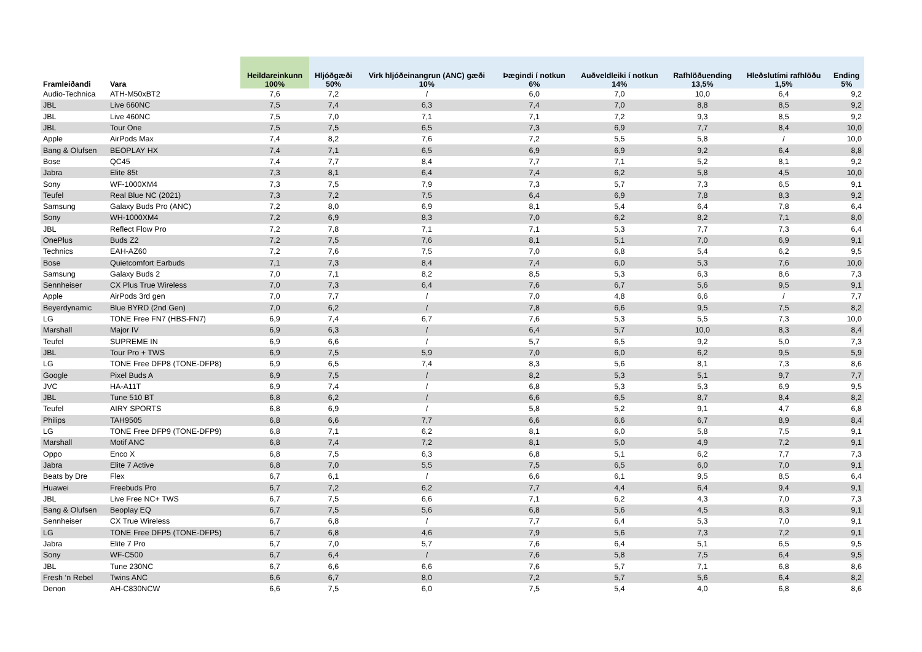| Framleiðandi | Vara | Heildareinkunn 100% | Hljóðgæði 50% | Virk hljóðeinangrun (ANC) gæði 10% | Þægindi í notkun 6% | Auðveldleiki í notkun 14% | Rafhlöðuending 13,5% | Hleðslutími rafhlöðu 1,5% | Ending 5% |
| --- | --- | --- | --- | --- | --- | --- | --- | --- | --- |
| Audio-Technica | ATH-M50xBT2 | 7,6 | 7,2 | / | 6,0 | 7,0 | 10,0 | 6,4 | 9,2 |
| JBL | Live 660NC | 7,5 | 7,4 | 6,3 | 7,4 | 7,0 | 8,8 | 8,5 | 9,2 |
| JBL | Live 460NC | 7,5 | 7,0 | 7,1 | 7,1 | 7,2 | 9,3 | 8,5 | 9,2 |
| JBL | Tour One | 7,5 | 7,5 | 6,5 | 7,3 | 6,9 | 7,7 | 8,4 | 10,0 |
| Apple | AirPods Max | 7,4 | 8,2 | 7,6 | 7,2 | 5,5 | 5,8 | / | 10,0 |
| Bang & Olufsen | BEOPLAY HX | 7,4 | 7,1 | 6,5 | 6,9 | 6,9 | 9,2 | 6,4 | 8,8 |
| Bose | QC45 | 7,4 | 7,7 | 8,4 | 7,7 | 7,1 | 5,2 | 8,1 | 9,2 |
| Jabra | Elite 85t | 7,3 | 8,1 | 6,4 | 7,4 | 6,2 | 5,8 | 4,5 | 10,0 |
| Sony | WF-1000XM4 | 7,3 | 7,5 | 7,9 | 7,3 | 5,7 | 7,3 | 6,5 | 9,1 |
| Teufel | Real Blue NC (2021) | 7,3 | 7,2 | 7,5 | 6,4 | 6,9 | 7,8 | 8,3 | 9,2 |
| Samsung | Galaxy Buds Pro (ANC) | 7,2 | 8,0 | 6,9 | 8,1 | 5,4 | 6,4 | 7,8 | 6,4 |
| Sony | WH-1000XM4 | 7,2 | 6,9 | 8,3 | 7,0 | 6,2 | 8,2 | 7,1 | 8,0 |
| JBL | Reflect Flow Pro | 7,2 | 7,8 | 7,1 | 7,1 | 5,3 | 7,7 | 7,3 | 6,4 |
| OnePlus | Buds Z2 | 7,2 | 7,5 | 7,6 | 8,1 | 5,1 | 7,0 | 6,9 | 9,1 |
| Technics | EAH-AZ60 | 7,2 | 7,6 | 7,5 | 7,0 | 6,8 | 5,4 | 6,2 | 9,5 |
| Bose | Quietcomfort Earbuds | 7,1 | 7,3 | 8,4 | 7,4 | 6,0 | 5,3 | 7,6 | 10,0 |
| Samsung | Galaxy Buds 2 | 7,0 | 7,1 | 8,2 | 8,5 | 5,3 | 6,3 | 8,6 | 7,3 |
| Sennheiser | CX Plus True Wireless | 7,0 | 7,3 | 6,4 | 7,6 | 6,7 | 5,6 | 9,5 | 9,1 |
| Apple | AirPods 3rd gen | 7,0 | 7,7 | / | 7,0 | 4,8 | 6,6 | / | 7,7 |
| Beyerdynamic | Blue BYRD (2nd Gen) | 7,0 | 6,2 | / | 7,8 | 6,6 | 9,5 | 7,5 | 8,2 |
| LG | TONE Free FN7 (HBS-FN7) | 6,9 | 7,4 | 6,7 | 7,6 | 5,3 | 5,5 | 7,3 | 10,0 |
| Marshall | Major IV | 6,9 | 6,3 | / | 6,4 | 5,7 | 10,0 | 8,3 | 8,4 |
| Teufel | SUPREME IN | 6,9 | 6,6 | / | 5,7 | 6,5 | 9,2 | 5,0 | 7,3 |
| JBL | Tour Pro + TWS | 6,9 | 7,5 | 5,9 | 7,0 | 6,0 | 6,2 | 9,5 | 5,9 |
| LG | TONE Free DFP8 (TONE-DFP8) | 6,9 | 6,5 | 7,4 | 8,3 | 5,6 | 8,1 | 7,3 | 8,6 |
| Google | Pixel Buds A | 6,9 | 7,5 | / | 8,2 | 5,3 | 5,1 | 9,7 | 7,7 |
| JVC | HA-A11T | 6,9 | 7,4 | / | 6,8 | 5,3 | 5,3 | 6,9 | 9,5 |
| JBL | Tune 510 BT | 6,8 | 6,2 | / | 6,6 | 6,5 | 8,7 | 8,4 | 8,2 |
| Teufel | AIRY SPORTS | 6,8 | 6,9 | / | 5,8 | 5,2 | 9,1 | 4,7 | 6,8 |
| Philips | TAH9505 | 6,8 | 6,6 | 7,7 | 6,6 | 6,6 | 6,7 | 8,9 | 8,4 |
| LG | TONE Free DFP9 (TONE-DFP9) | 6,8 | 7,1 | 6,2 | 8,1 | 6,0 | 5,8 | 7,5 | 9,1 |
| Marshall | Motif ANC | 6,8 | 7,4 | 7,2 | 8,1 | 5,0 | 4,9 | 7,2 | 9,1 |
| Oppo | Enco X | 6,8 | 7,5 | 6,3 | 6,8 | 5,1 | 6,2 | 7,7 | 7,3 |
| Jabra | Elite 7 Active | 6,8 | 7,0 | 5,5 | 7,5 | 6,5 | 6,0 | 7,0 | 9,1 |
| Beats by Dre | Flex | 6,7 | 6,1 | / | 6,6 | 6,1 | 9,5 | 8,5 | 6,4 |
| Huawei | Freebuds Pro | 6,7 | 7,2 | 6,2 | 7,7 | 4,4 | 6,4 | 9,4 | 9,1 |
| JBL | Live Free NC+ TWS | 6,7 | 7,5 | 6,6 | 7,1 | 6,2 | 4,3 | 7,0 | 7,3 |
| Bang & Olufsen | Beoplay EQ | 6,7 | 7,5 | 5,6 | 6,8 | 5,6 | 4,5 | 8,3 | 9,1 |
| Sennheiser | CX True Wireless | 6,7 | 6,8 | / | 7,7 | 6,4 | 5,3 | 7,0 | 9,1 |
| LG | TONE Free DFP5 (TONE-DFP5) | 6,7 | 6,8 | 4,6 | 7,9 | 5,6 | 7,3 | 7,2 | 9,1 |
| Jabra | Elite 7 Pro | 6,7 | 7,0 | 5,7 | 7,6 | 6,4 | 5,1 | 6,5 | 9,5 |
| Sony | WF-C500 | 6,7 | 6,4 | / | 7,6 | 5,8 | 7,5 | 6,4 | 9,5 |
| JBL | Tune 230NC | 6,7 | 6,6 | 6,6 | 7,6 | 5,7 | 7,1 | 6,8 | 8,6 |
| Fresh ‘n Rebel | Twins ANC | 6,6 | 6,7 | 8,0 | 7,2 | 5,7 | 5,6 | 6,4 | 8,2 |
| Denon | AH-C830NCW | 6,6 | 7,5 | 6,0 | 7,5 | 5,4 | 4,0 | 6,8 | 8,6 |